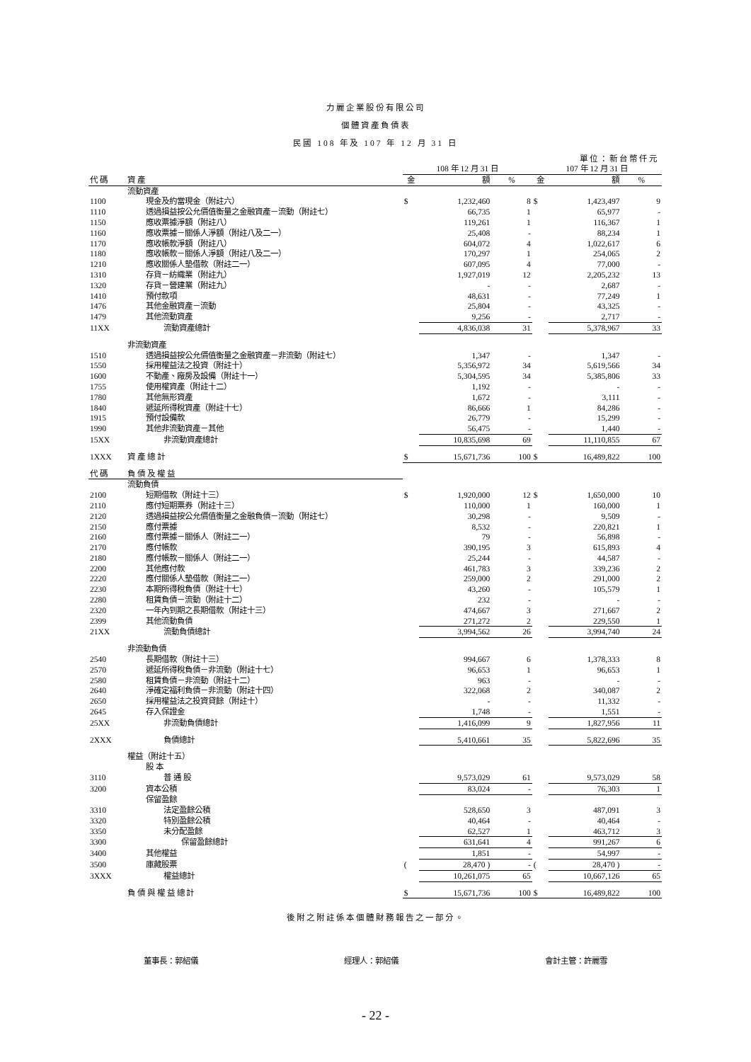力麗企業股份有限公司
個體資產負債表
民國 108 年及 107 年 12 月 31 日
單位：新台幣仟元
| | | 108 年 12 月 31 日 | | | 107 年 12 月 31 日 | | |
| --- | --- | --- | --- | --- | --- | --- | --- |
| 代 碼 | 資 產 | 金 | 額 | % | 金 | 額 | % |
| | 流動資產 | | | | | | |
| 1100 | 現金及約當現金（附註六） | $ | 1,232,460 | 8 | $ | 1,423,497 | 9 |
| 1110 | 透過損益按公允價值衡量之金融資產－流動（附註七） | | 66,735 | 1 | | 65,977 | - |
| 1150 | 應收票據淨額（附註八） | | 119,261 | 1 | | 116,367 | 1 |
| 1160 | 應收票據－關係人淨額（附註八及二一） | | 25,408 | - | | 88,234 | 1 |
| 1170 | 應收帳款淨額（附註八） | | 604,072 | 4 | | 1,022,617 | 6 |
| 1180 | 應收帳款－關係人淨額（附註八及二一） | | 170,297 | 1 | | 254,065 | 2 |
| 1210 | 應收關係人墊借款（附註二一） | | 607,095 | 4 | | 77,000 | - |
| 1310 | 存貨－紡織業（附註九） | | 1,927,019 | 12 | | 2,205,232 | 13 |
| 1320 | 存貨－營建業（附註九） | | - | - | | 2,687 | - |
| 1410 | 預付款項 | | 48,631 | - | | 77,249 | 1 |
| 1476 | 其他金融資產－流動 | | 25,804 | - | | 43,325 | - |
| 1479 | 其他流動資產 | | 9,256 | - | | 2,717 | - |
| 11XX | 流動資產總計 | | 4,836,038 | 31 | | 5,378,967 | 33 |
| | 非流動資產 | | | | | | |
| 1510 | 透過損益按公允價值衡量之金融資產－非流動（附註七） | | 1,347 | - | | 1,347 | - |
| 1550 | 採用權益法之投資（附註十） | | 5,356,972 | 34 | | 5,619,566 | 34 |
| 1600 | 不動產、廠房及設備（附註十一） | | 5,304,595 | 34 | | 5,385,806 | 33 |
| 1755 | 使用權資產（附註十二） | | 1,192 | - | | - | - |
| 1780 | 其他無形資產 | | 1,672 | - | | 3,111 | - |
| 1840 | 遞延所得稅資產（附註十七） | | 86,666 | 1 | | 84,286 | - |
| 1915 | 預付設備款 | | 26,779 | - | | 15,299 | - |
| 1990 | 其他非流動資產－其他 | | 56,475 | - | | 1,440 | - |
| 15XX | 非流動資產總計 | | 10,835,698 | 69 | | 11,110,855 | 67 |
| 1XXX | 資 產 總 計 | $ | 15,671,736 | 100 | $ | 16,489,822 | 100 |
| 代 碼 | 負 債 及 權 益 | | | | | | |
| | 流動負債 | | | | | | |
| 2100 | 短期借款（附註十三） | $ | 1,920,000 | 12 | $ | 1,650,000 | 10 |
| 2110 | 應付短期票券（附註十三） | | 110,000 | 1 | | 160,000 | 1 |
| 2120 | 透過損益按公允價值衡量之金融負債－流動（附註七） | | 30,298 | - | | 9,509 | - |
| 2150 | 應付票據 | | 8,532 | - | | 220,821 | 1 |
| 2160 | 應付票據－關係人（附註二一） | | 79 | - | | 56,898 | - |
| 2170 | 應付帳款 | | 390,195 | 3 | | 615,893 | 4 |
| 2180 | 應付帳款－關係人（附註二一） | | 25,244 | - | | 44,587 | - |
| 2200 | 其他應付款 | | 461,783 | 3 | | 339,236 | 2 |
| 2220 | 應付關係人墊借款（附註二一） | | 259,000 | 2 | | 291,000 | 2 |
| 2230 | 本期所得稅負債（附註十七） | | 43,260 | - | | 105,579 | 1 |
| 2280 | 租賃負債－流動（附註十二） | | 232 | - | | - | - |
| 2320 | 一年內到期之長期借款（附註十三） | | 474,667 | 3 | | 271,667 | 2 |
| 2399 | 其他流動負債 | | 271,272 | 2 | | 229,550 | 1 |
| 21XX | 流動負債總計 | | 3,994,562 | 26 | | 3,994,740 | 24 |
| | 非流動負債 | | | | | | |
| 2540 | 長期借款（附註十三） | | 994,667 | 6 | | 1,378,333 | 8 |
| 2570 | 遞延所得稅負債－非流動（附註十七） | | 96,653 | 1 | | 96,653 | 1 |
| 2580 | 租賃負債－非流動（附註十二） | | 963 | - | | - | - |
| 2640 | 淨確定福利負債－非流動（附註十四） | | 322,068 | 2 | | 340,087 | 2 |
| 2650 | 採用權益法之投資貸餘（附註十） | | - | - | | 11,332 | - |
| 2645 | 存入保證金 | | 1,748 | - | | 1,551 | - |
| 25XX | 非流動負債總計 | | 1,416,099 | 9 | | 1,827,956 | 11 |
| 2XXX | 負債總計 | | 5,410,661 | 35 | | 5,822,696 | 35 |
| | 權益（附註十五） | | | | | | |
| | 股 本 | | | | | | |
| 3110 | 普 通 股 | | 9,573,029 | 61 | | 9,573,029 | 58 |
| 3200 | 資本公積 | | 83,024 | - | | 76,303 | 1 |
| | 保留盈餘 | | | | | | |
| 3310 | 法定盈餘公積 | | 528,650 | 3 | | 487,091 | 3 |
| 3320 | 特別盈餘公積 | | 40,464 | - | | 40,464 | - |
| 3350 | 未分配盈餘 | | 62,527 | 1 | | 463,712 | 3 |
| 3300 | 保留盈餘總計 | | 631,641 | 4 | | 991,267 | 6 |
| 3400 | 其他權益 | | 1,851 | - | | 54,997 | - |
| 3500 | 庫藏股票 | ( | 28,470 ) | - | ( | 28,470 ) | - |
| 3XXX | 權益總計 | | 10,261,075 | 65 | | 10,667,126 | 65 |
| | 負 債 與 權 益 總 計 | $ | 15,671,736 | 100 | $ | 16,489,822 | 100 |
後附之附註係本個體財務報告之一部分。
董事長：郭紹儀 經理人：郭紹儀 會計主管：許麗雪
- 22 -